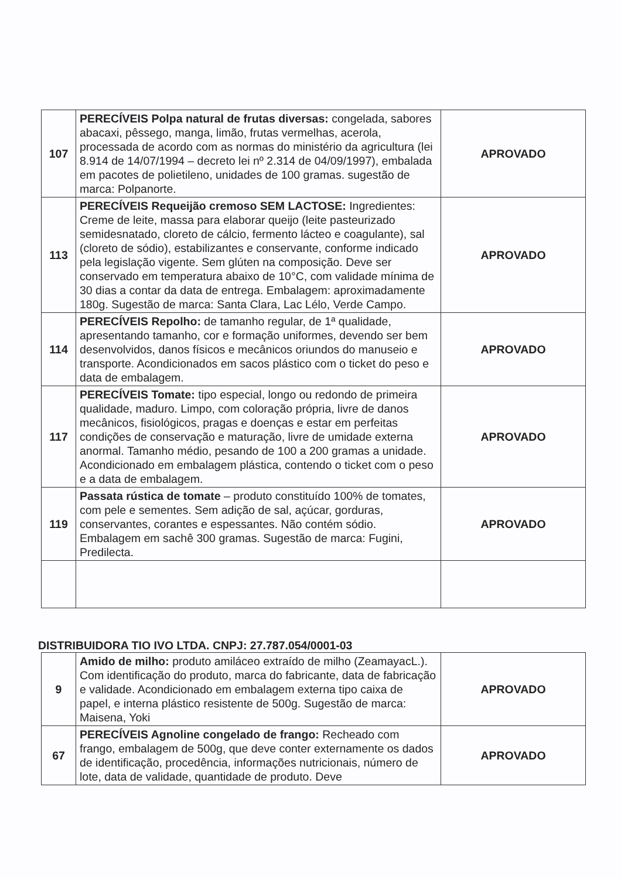| 107 | PERECÍVEIS Polpa natural de frutas diversas: congelada, sabores abacaxi, pêssego, manga, limão, frutas vermelhas, acerola, processada de acordo com as normas do ministério da agricultura (lei 8.914 de 14/07/1994 – decreto lei nº 2.314 de 04/09/1997), embalada em pacotes de polietileno, unidades de 100 gramas. sugestão de marca: Polpanorte. | APROVADO |
| 113 | PERECÍVEIS Requeijão cremoso SEM LACTOSE: Ingredientes: Creme de leite, massa para elaborar queijo (leite pasteurizado semidesnatado, cloreto de cálcio, fermento lácteo e coagulante), sal (cloreto de sódio), estabilizantes e conservante, conforme indicado pela legislação vigente. Sem glúten na composição. Deve ser conservado em temperatura abaixo de 10°C, com validade mínima de 30 dias a contar da data de entrega. Embalagem: aproximadamente 180g. Sugestão de marca: Santa Clara, Lac Lélo, Verde Campo. | APROVADO |
| 114 | PERECÍVEIS Repolho: de tamanho regular, de 1ª qualidade, apresentando tamanho, cor e formação uniformes, devendo ser bem desenvolvidos, danos físicos e mecânicos oriundos do manuseio e transporte. Acondicionados em sacos plástico com o ticket do peso e data de embalagem. | APROVADO |
| 117 | PERECÍVEIS Tomate: tipo especial, longo ou redondo de primeira qualidade, maduro. Limpo, com coloração própria, livre de danos mecânicos, fisiológicos, pragas e doenças e estar em perfeitas condições de conservação e maturação, livre de umidade externa anormal. Tamanho médio, pesando de 100 a 200 gramas a unidade. Acondicionado em embalagem plástica, contendo o ticket com o peso e a data de embalagem. | APROVADO |
| 119 | Passata rústica de tomate – produto constituído 100% de tomates, com pele e sementes. Sem adição de sal, açúcar, gorduras, conservantes, corantes e espessantes. Não contém sódio. Embalagem em sachê 300 gramas. Sugestão de marca: Fugini, Predilecta. | APROVADO |
DISTRIBUIDORA TIO IVO LTDA. CNPJ: 27.787.054/0001-03
| 9 | Amido de milho: produto amiláceo extraído de milho (ZeamayacL.). Com identificação do produto, marca do fabricante, data de fabricação e validade. Acondicionado em embalagem externa tipo caixa de papel, e interna plástico resistente de 500g. Sugestão de marca: Maisena, Yoki | APROVADO |
| 67 | PERECÍVEIS Agnoline congelado de frango: Recheado com frango, embalagem de 500g, que deve conter externamente os dados de identificação, procedência, informações nutricionais, número de lote, data de validade, quantidade de produto. Deve | APROVADO |